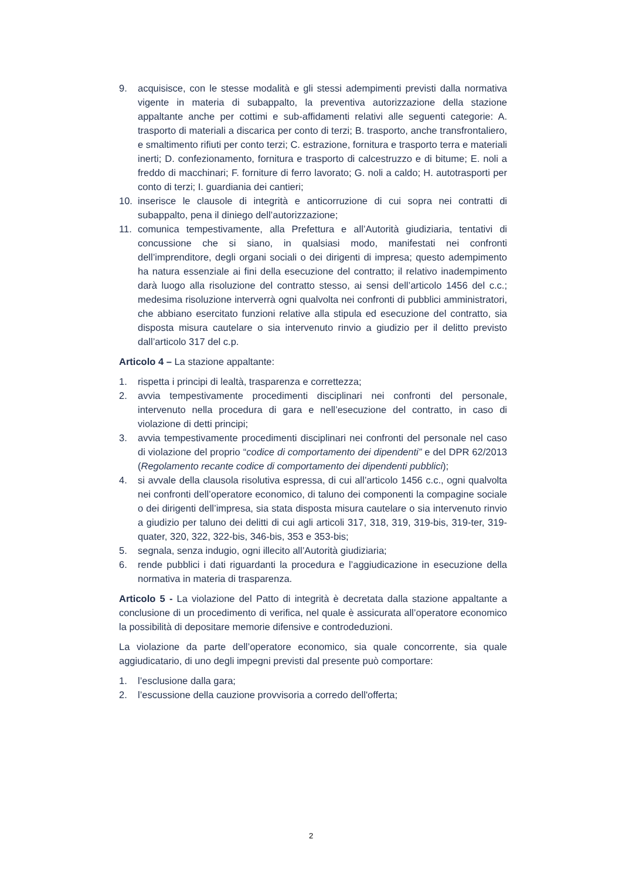9. acquisisce, con le stesse modalità e gli stessi adempimenti previsti dalla normativa vigente in materia di subappalto, la preventiva autorizzazione della stazione appaltante anche per cottimi e sub-affidamenti relativi alle seguenti categorie: A. trasporto di materiali a discarica per conto di terzi; B. trasporto, anche transfrontaliero, e smaltimento rifiuti per conto terzi; C. estrazione, fornitura e trasporto terra e materiali inerti; D. confezionamento, fornitura e trasporto di calcestruzzo e di bitume; E. noli a freddo di macchinari; F. forniture di ferro lavorato; G. noli a caldo; H. autotrasporti per conto di terzi; I. guardiania dei cantieri;
10. inserisce le clausole di integrità e anticorruzione di cui sopra nei contratti di subappalto, pena il diniego dell’autorizzazione;
11. comunica tempestivamente, alla Prefettura e all’Autorità giudiziaria, tentativi di concussione che si siano, in qualsiasi modo, manifestati nei confronti dell’imprenditore, degli organi sociali o dei dirigenti di impresa; questo adempimento ha natura essenziale ai fini della esecuzione del contratto; il relativo inadempimento darà luogo alla risoluzione del contratto stesso, ai sensi dell’articolo 1456 del c.c.; medesima risoluzione interverrà ogni qualvolta nei confronti di pubblici amministratori, che abbiano esercitato funzioni relative alla stipula ed esecuzione del contratto, sia disposta misura cautelare o sia intervenuto rinvio a giudizio per il delitto previsto dall’articolo 317 del c.p.
Articolo 4 – La stazione appaltante:
1. rispetta i principi di lealtà, trasparenza e correttezza;
2. avvia tempestivamente procedimenti disciplinari nei confronti del personale, intervenuto nella procedura di gara e nell’esecuzione del contratto, in caso di violazione di detti principi;
3. avvia tempestivamente procedimenti disciplinari nei confronti del personale nel caso di violazione del proprio “codice di comportamento dei dipendenti” e del DPR 62/2013 (Regolamento recante codice di comportamento dei dipendenti pubblici);
4. si avvale della clausola risolutiva espressa, di cui all’articolo 1456 c.c., ogni qualvolta nei confronti dell’operatore economico, di taluno dei componenti la compagine sociale o dei dirigenti dell’impresa, sia stata disposta misura cautelare o sia intervenuto rinvio a giudizio per taluno dei delitti di cui agli articoli 317, 318, 319, 319-bis, 319-ter, 319-quater, 320, 322, 322-bis, 346-bis, 353 e 353-bis;
5. segnala, senza indugio, ogni illecito all’Autorità giudiziaria;
6. rende pubblici i dati riguardanti la procedura e l’aggiudicazione in esecuzione della normativa in materia di trasparenza.
Articolo 5 - La violazione del Patto di integrità è decretata dalla stazione appaltante a conclusione di un procedimento di verifica, nel quale è assicurata all’operatore economico la possibilità di depositare memorie difensive e controdeduzioni.
La violazione da parte dell’operatore economico, sia quale concorrente, sia quale aggiudicatario, di uno degli impegni previsti dal presente può comportare:
1. l’esclusione dalla gara;
2. l’escussione della cauzione provvisoria a corredo dell'offerta;
2